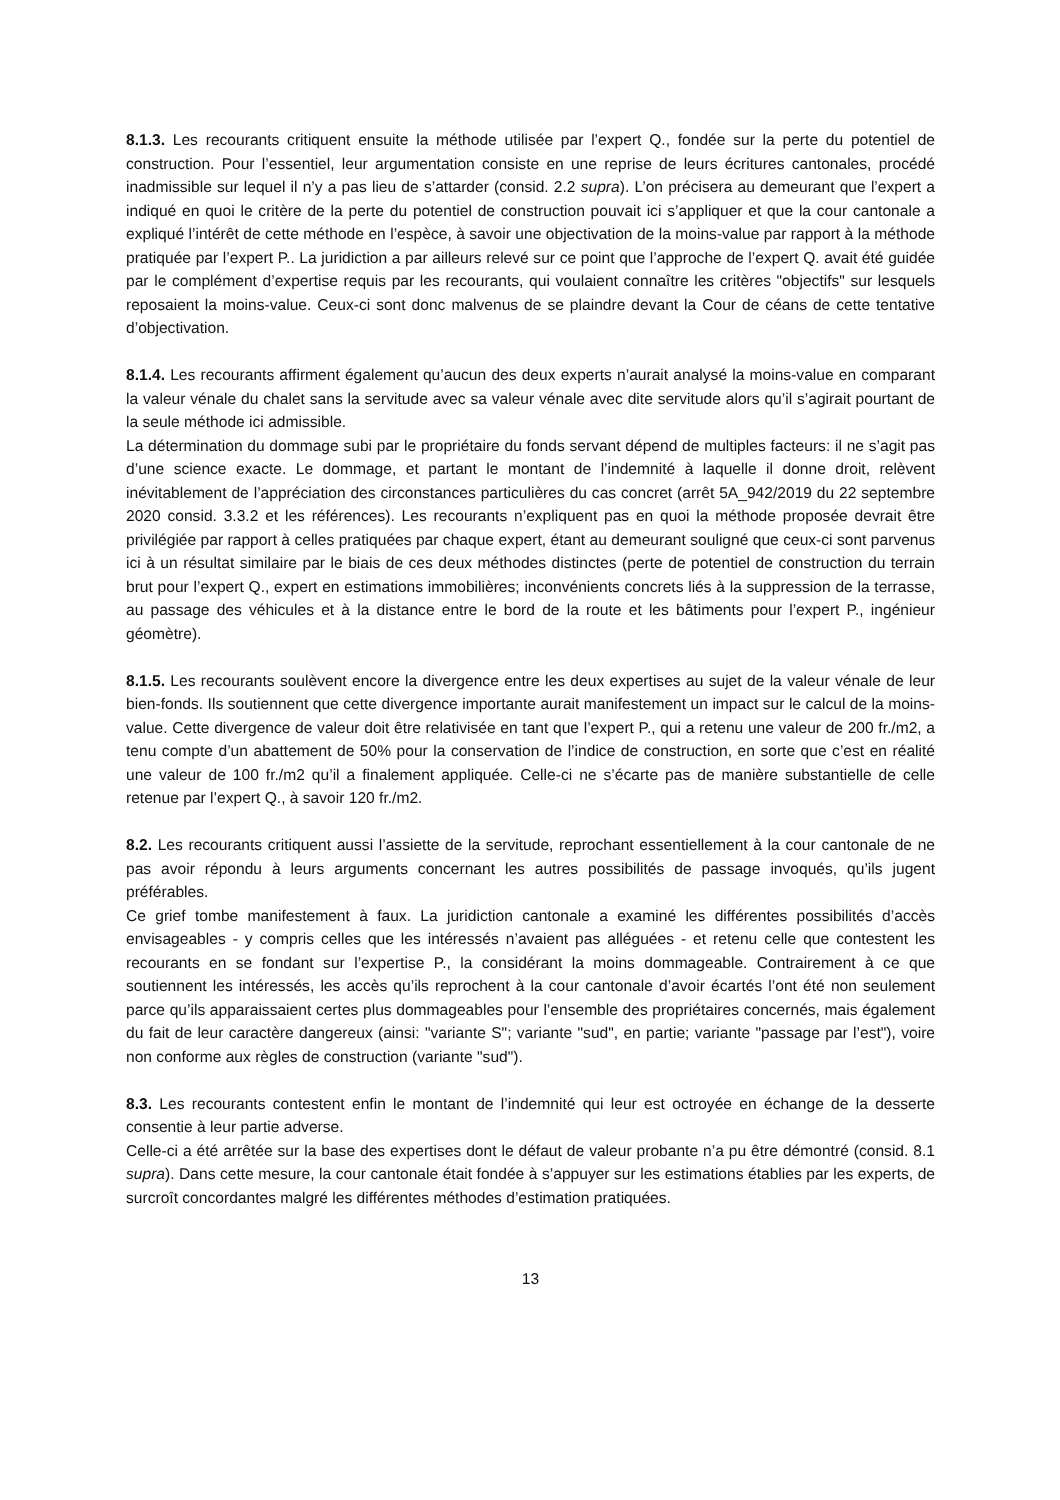8.1.3. Les recourants critiquent ensuite la méthode utilisée par l’expert Q., fondée sur la perte du potentiel de construction. Pour l’essentiel, leur argumentation consiste en une reprise de leurs écritures cantonales, procédé inadmissible sur lequel il n’y a pas lieu de s’attarder (consid. 2.2 supra). L’on précisera au demeurant que l’expert a indiqué en quoi le critère de la perte du potentiel de construction pouvait ici s’appliquer et que la cour cantonale a expliqué l’intérêt de cette méthode en l’espèce, à savoir une objectivation de la moins-value par rapport à la méthode pratiquée par l’expert P.. La juridiction a par ailleurs relevé sur ce point que l’approche de l’expert Q. avait été guidée par le complément d’expertise requis par les recourants, qui voulaient connaître les critères "objectifs" sur lesquels reposaient la moins-value. Ceux-ci sont donc malvenus de se plaindre devant la Cour de céans de cette tentative d’objectivation.
8.1.4. Les recourants affirment également qu’aucun des deux experts n’aurait analysé la moins-value en comparant la valeur vénale du chalet sans la servitude avec sa valeur vénale avec dite servitude alors qu’il s’agirait pourtant de la seule méthode ici admissible.
La détermination du dommage subi par le propriétaire du fonds servant dépend de multiples facteurs: il ne s’agit pas d’une science exacte. Le dommage, et partant le montant de l’indemnité à laquelle il donne droit, relèvent inévitablement de l’appréciation des circonstances particulières du cas concret (arrêt 5A_942/2019 du 22 septembre 2020 consid. 3.3.2 et les références). Les recourants n’expliquent pas en quoi la méthode proposée devrait être privilégiée par rapport à celles pratiquées par chaque expert, étant au demeurant souligné que ceux-ci sont parvenus ici à un résultat similaire par le biais de ces deux méthodes distinctes (perte de potentiel de construction du terrain brut pour l’expert Q., expert en estimations immobilières; inconvénients concrets liés à la suppression de la terrasse, au passage des véhicules et à la distance entre le bord de la route et les bâtiments pour l’expert P., ingénieur géomètre).
8.1.5. Les recourants soulèvent encore la divergence entre les deux expertises au sujet de la valeur vénale de leur bien-fonds. Ils soutiennent que cette divergence importante aurait manifestement un impact sur le calcul de la moins-value. Cette divergence de valeur doit être relativisée en tant que l’expert P., qui a retenu une valeur de 200 fr./m2, a tenu compte d’un abattement de 50% pour la conservation de l’indice de construction, en sorte que c’est en réalité une valeur de 100 fr./m2 qu’il a finalement appliquée. Celle-ci ne s’écarte pas de manière substantielle de celle retenue par l’expert Q., à savoir 120 fr./m2.
8.2. Les recourants critiquent aussi l’assiette de la servitude, reprochant essentiellement à la cour cantonale de ne pas avoir répondu à leurs arguments concernant les autres possibilités de passage invoqués, qu’ils jugent préférables.
Ce grief tombe manifestement à faux. La juridiction cantonale a examiné les différentes possibilités d’accès envisageables - y compris celles que les intéressés n’avaient pas alléguées - et retenu celle que contestent les recourants en se fondant sur l’expertise P., la considérant la moins dommageable. Contrairement à ce que soutiennent les intéressés, les accès qu’ils reprochent à la cour cantonale d’avoir écartés l’ont été non seulement parce qu’ils apparaissaient certes plus dommageables pour l’ensemble des propriétaires concernés, mais également du fait de leur caractère dangereux (ainsi: "variante S"; variante "sud", en partie; variante "passage par l’est"), voire non conforme aux règles de construction (variante "sud").
8.3. Les recourants contestent enfin le montant de l’indemnité qui leur est octroyée en échange de la desserte consentie à leur partie adverse.
Celle-ci a été arrêtée sur la base des expertises dont le défaut de valeur probante n’a pu être démontré (consid. 8.1 supra). Dans cette mesure, la cour cantonale était fondée à s’appuyer sur les estimations établies par les experts, de surcroît concordantes malgré les différentes méthodes d’estimation pratiquées.
13